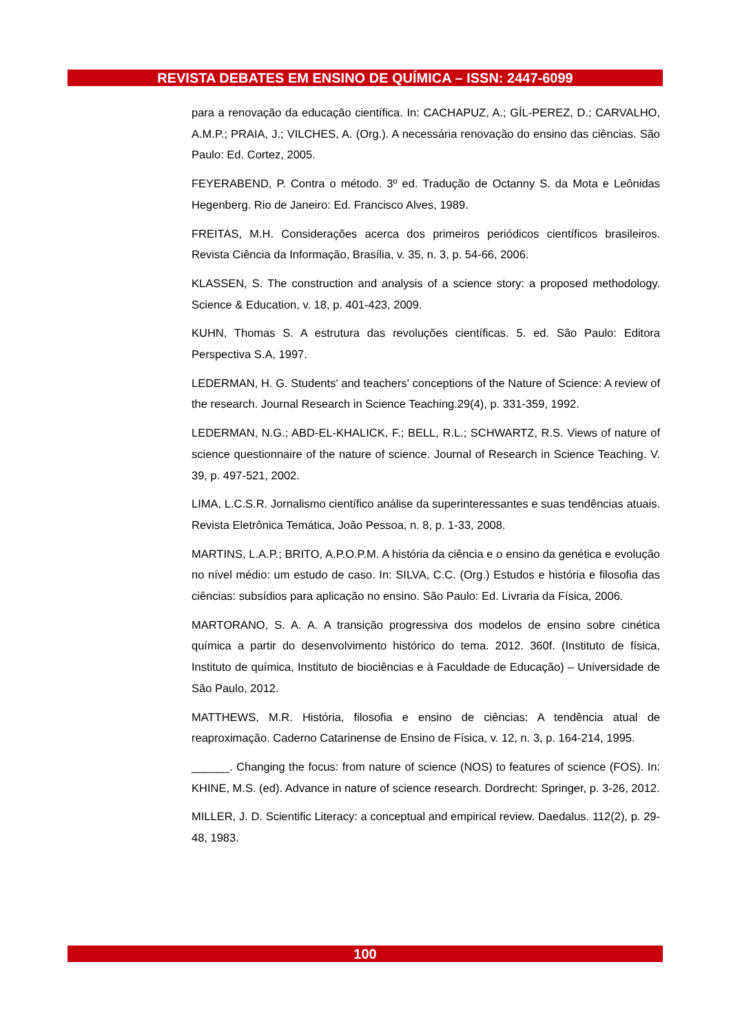REVISTA DEBATES EM ENSINO DE QUÍMICA – ISSN: 2447-6099
para a renovação da educação científica. In: CACHAPUZ, A.; GÍL-PEREZ, D.; CARVALHO, A.M.P.; PRAIA, J.; VILCHES, A. (Org.). A necessária renovação do ensino das ciências. São Paulo: Ed. Cortez, 2005.
FEYERABEND, P. Contra o método. 3º ed. Tradução de Octanny S. da Mota e Leônidas Hegenberg. Rio de Janeiro: Ed. Francisco Alves, 1989.
FREITAS, M.H. Considerações acerca dos primeiros periódicos científicos brasileiros. Revista Ciência da Informação, Brasília, v. 35, n. 3, p. 54-66, 2006.
KLASSEN, S. The construction and analysis of a science story: a proposed methodology. Science & Education, v. 18, p. 401-423, 2009.
KUHN, Thomas S. A estrutura das revoluções científicas. 5. ed. São Paulo: Editora Perspectiva S.A, 1997.
LEDERMAN, H. G. Students' and teachers' conceptions of the Nature of Science: A review of the research. Journal Research in Science Teaching.29(4), p. 331-359, 1992.
LEDERMAN, N.G.; ABD-EL-KHALICK, F.; BELL, R.L.; SCHWARTZ, R.S. Views of nature of science questionnaire of the nature of science. Journal of Research in Science Teaching. V. 39, p. 497-521, 2002.
LIMA, L.C.S.R. Jornalismo científico análise da superinteressantes e suas tendências atuais. Revista Eletrônica Temática, João Pessoa, n. 8, p. 1-33, 2008.
MARTINS, L.A.P.; BRITO, A.P.O.P.M. A história da ciência e o ensino da genética e evolução no nível médio: um estudo de caso. In: SILVA, C.C. (Org.) Estudos e história e filosofia das ciências: subsídios para aplicação no ensino. São Paulo: Ed. Livraria da Física, 2006.
MARTORANO, S. A. A. A transição progressiva dos modelos de ensino sobre cinética química a partir do desenvolvimento histórico do tema. 2012. 360f. (Instituto de física, Instituto de química, Instituto de biociências e à Faculdade de Educação) – Universidade de São Paulo, 2012.
MATTHEWS, M.R. História, filosofia e ensino de ciências: A tendência atual de reaproximação. Caderno Catarinense de Ensino de Física, v. 12, n. 3, p. 164-214, 1995.
______. Changing the focus: from nature of science (NOS) to features of science (FOS). In: KHINE, M.S. (ed). Advance in nature of science research. Dordrecht: Springer, p. 3-26, 2012.
MILLER, J. D. Scientific Literacy: a conceptual and empirical review. Daedalus. 112(2), p. 29-48, 1983.
100